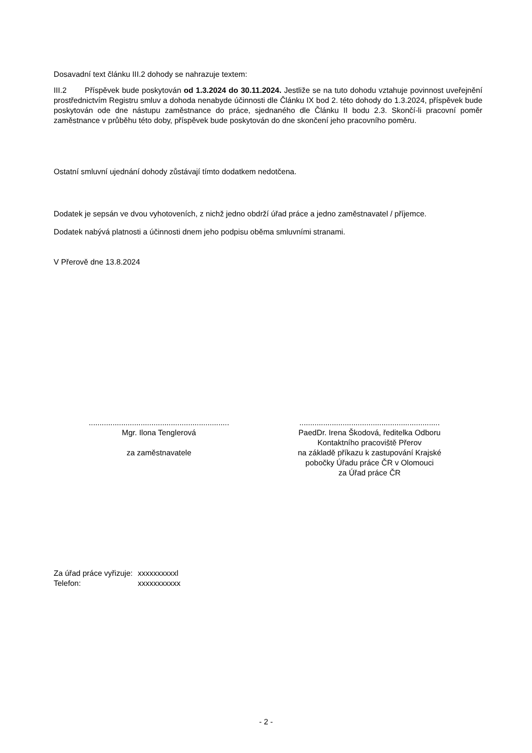Dosavadní text článku III.2 dohody se nahrazuje textem:
III.2 Příspěvek bude poskytován od 1.3.2024 do 30.11.2024. Jestliže se na tuto dohodu vztahuje povinnost uveřejnění prostřednictvím Registru smluv a dohoda nenabyde účinnosti dle Článku IX bod 2. této dohody do 1.3.2024, příspěvek bude poskytován ode dne nástupu zaměstnance do práce, sjednaného dle Článku II bodu 2.3. Skončí-li pracovní poměr zaměstnance v průběhu této doby, příspěvek bude poskytován do dne skončení jeho pracovního poměru.
Ostatní smluvní ujednání dohody zůstávají tímto dodatkem nedotčena.
Dodatek je sepsán ve dvou vyhotoveních, z nichž jedno obdrží úřad práce a jedno zaměstnavatel / příjemce.
Dodatek nabývá platnosti a účinnosti dnem jeho podpisu oběma smluvními stranami.
V Přerově dne 13.8.2024
.................................................................
Mgr. Ilona Tenglerová
za zaměstnavatele
.................................................................
PaedDr. Irena Škodová, ředitelka Odboru
Kontaktního pracoviště Přerov
na základě příkazu k zastupování Krajské
pobočky Úřadu práce ČR v Olomouci
za Úřad práce ČR
| Za úřad práce vyřizuje: | xxxxxxxxxxl |
| Telefon: | xxxxxxxxxxx |
- 2 -